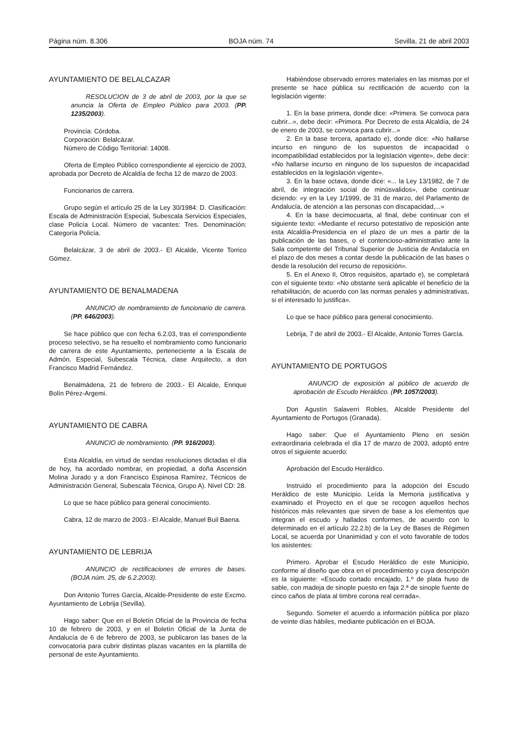Página núm. 8.306 BOJA núm. 74 Sevilla, 21 de abril 2003
AYUNTAMIENTO DE BELALCAZAR
RESOLUCION de 3 de abril de 2003, por la que se anuncia la Oferta de Empleo Público para 2003. (PP. 1235/2003).
Provincia: Córdoba.
Corporación: Belalcázar.
Número de Código Territorial: 14008.
Oferta de Empleo Público correspondiente al ejercicio de 2003, aprobada por Decreto de Alcaldía de fecha 12 de marzo de 2003.
Funcionarios de carrera.
Grupo según el artículo 25 de la Ley 30/1984: D. Clasificación: Escala de Administración Especial, Subescala Servicios Especiales, clase Policía Local. Número de vacantes: Tres. Denominación: Categoría Policía.
Belalcázar, 3 de abril de 2003.- El Alcalde, Vicente Torrico Gómez.
AYUNTAMIENTO DE BENALMADENA
ANUNCIO de nombramiento de funcionario de carrera. (PP. 646/2003).
Se hace público que con fecha 6.2.03, tras el correspondiente proceso selectivo, se ha resuelto el nombramiento como funcionario de carrera de este Ayuntamiento, perteneciente a la Escala de Admón. Especial, Subescala Técnica, clase Arquitecto, a don Francisco Madrid Fernández.
Benalmádena, 21 de febrero de 2003.- El Alcalde, Enrique Bolín Pérez-Argemi.
AYUNTAMIENTO DE CABRA
ANUNCIO de nombramiento. (PP. 916/2003).
Esta Alcaldía, en virtud de sendas resoluciones dictadas el día de hoy, ha acordado nombrar, en propiedad, a doña Ascensión Molina Jurado y a don Francisco Espinosa Ramírez, Técnicos de Administración General, Subescala Técnica, Grupo A). Nivel CD: 28.
Lo que se hace público para general conocimiento.
Cabra, 12 de marzo de 2003.- El Alcalde, Manuel Buil Baena.
AYUNTAMIENTO DE LEBRIJA
ANUNCIO de rectificaciones de errores de bases. (BOJA núm. 25, de 6.2.2003).
Don Antonio Torres García, Alcalde-Presidente de este Excmo. Ayuntamiento de Lebrija (Sevilla).
Hago saber: Que en el Boletín Oficial de la Provincia de fecha 10 de febrero de 2003, y en el Boletín Oficial de la Junta de Andalucía de 6 de febrero de 2003, se publicaron las bases de la convocatoria para cubrir distintas plazas vacantes en la plantilla de personal de este Ayuntamiento.
Habiéndose observado errores materiales en las mismas por el presente se hace pública su rectificación de acuerdo con la legislación vigente:
1. En la base primera, donde dice: «Primera. Se convoca para cubrir...», debe decir: «Primera. Por Decreto de esta Alcaldía, de 24 de enero de 2003, se convoca para cubrir...»
2. En la base tercera, apartado e), donde dice: «No hallarse incurso en ninguno de los supuestos de incapacidad o incompatibilidad establecidos por la legislación vigente», debe decir: «No hallarse incurso en ninguno de los supuestos de incapacidad establecidos en la legislación vigente».
3. En la base octava, donde dice: «... la Ley 13/1982, de 7 de abril, de integración social de minúsvalidos», debe continuar diciendo: «y en la Ley 1/1999, de 31 de marzo, del Parlamento de Andalucía, de atención a las personas con discapacidad,...»
4. En la base decimocuarta, al final, debe continuar con el siguiente texto: «Mediante el recurso potestativo de reposición ante esta Alcaldía-Presidencia en el plazo de un mes a partir de la publicación de las bases, o el contencioso-administrativo ante la Sala competente del Tribunal Superior de Justicia de Andalucía en el plazo de dos meses a contar desde la publicación de las bases o desde la resolución del recurso de reposición».
5. En el Anexo II, Otros requisitos, apartado e), se completará con el siguiente texto: «No obstante será aplicable el beneficio de la rehabilitación, de acuerdo con las normas penales y administrativas, si el interesado lo justifica».
Lo que se hace público para general conocimiento.
Lebrija, 7 de abril de 2003.- El Alcalde, Antonio Torres García.
AYUNTAMIENTO DE PORTUGOS
ANUNCIO de exposición al público de acuerdo de aprobación de Escudo Heráldico. (PP. 1057/2003).
Don Agustín Salaverri Robles, Alcalde Presidente del Ayuntamiento de Portugos (Granada).
Hago saber: Que el Ayuntamiento Pleno en sesión extraordinaria celebrada el día 17 de marzo de 2003, adoptó entre otros el siguiente acuerdo:
Aprobación del Escudo Heráldico.
Instruido el procedimiento para la adopción del Escudo Heráldico de este Municipio. Leída la Memoria justificativa y examinado el Proyecto en el que se recogen aquellos hechos históricos más relevantes que sirven de base a los elementos que integran el escudo y hallados conformes, de acuerdo con lo determinado en el artículo 22.2.b) de la Ley de Bases de Régimen Local, se acuerda por Unanimidad y con el voto favorable de todos los asistentes:
Primero. Aprobar el Escudo Heráldico de este Municipio, conforme al diseño que obra en el procedimiento y cuya descripción es la siguiente: «Escudo cortado encajado, 1.º de plata huso de sable, con madeja de sinople puesto en faja 2.ª de sinople fuente de cinco caños de plata al timbre corona real cerrada».
Segundo. Someter el acuerdo a información pública por plazo de veinte días hábiles, mediante publicación en el BOJA.